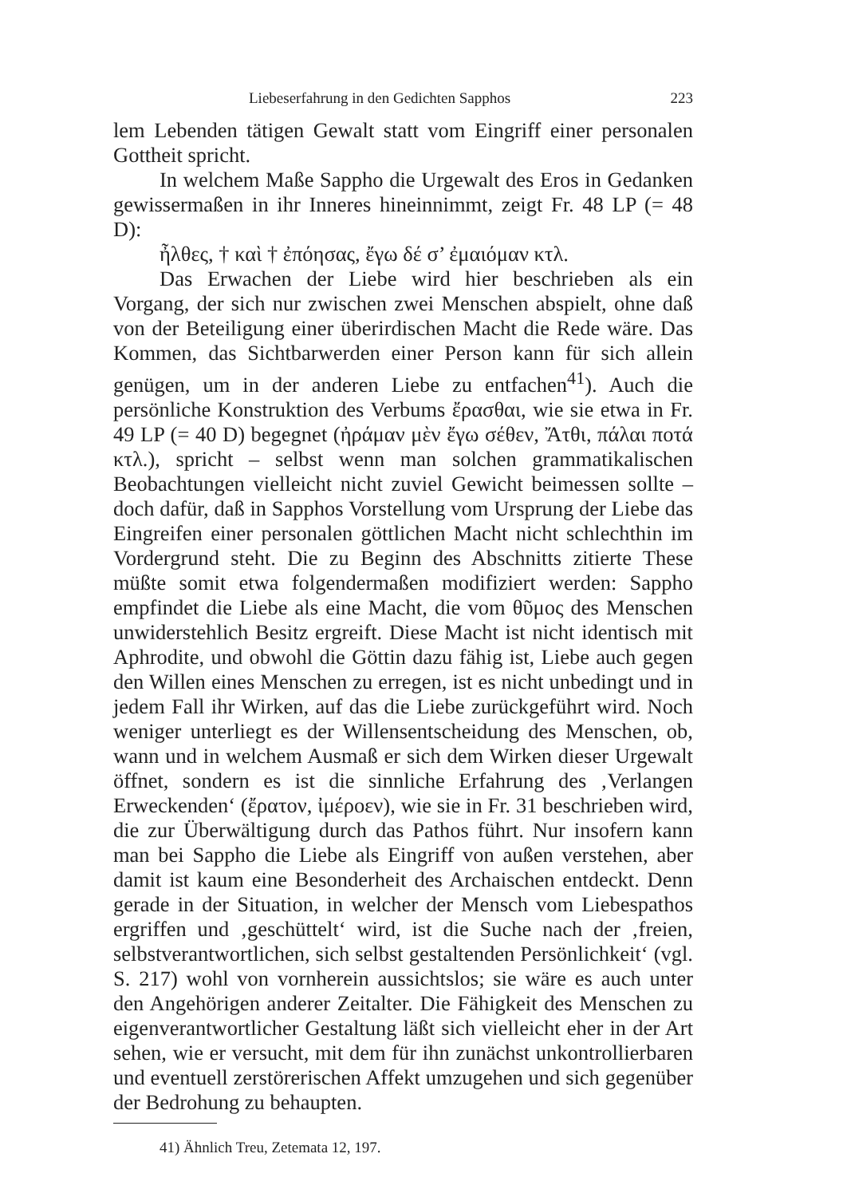Liebeserfahrung in den Gedichten Sapphos 223
lem Lebenden tätigen Gewalt statt vom Eingriff einer personalen Gottheit spricht.
In welchem Maße Sappho die Urgewalt des Eros in Gedanken gewissermaßen in ihr Inneres hineinnimmt, zeigt Fr. 48 LP (= 48 D):
ἦλθες, † καὶ † ἐπόησας, ἔγω δέ σ’ ἐμαιόμαν κτλ.
Das Erwachen der Liebe wird hier beschrieben als ein Vorgang, der sich nur zwischen zwei Menschen abspielt, ohne daß von der Beteiligung einer überirdischen Macht die Rede wäre. Das Kommen, das Sichtbarwerden einer Person kann für sich allein genügen, um in der anderen Liebe zu entfachen<sup>41</sup>). Auch die persönliche Konstruktion des Verbums ἔρασθαι, wie sie etwa in Fr. 49 LP (= 40 D) begegnet (ἠράμαν μὲν ἔγω σέθεν, Ἄτθι, πάλαι ποτά κτλ.), spricht – selbst wenn man solchen grammatikalischen Beobachtungen vielleicht nicht zuviel Gewicht beimessen sollte – doch dafür, daß in Sapphos Vorstellung vom Ursprung der Liebe das Eingreifen einer personalen göttlichen Macht nicht schlechthin im Vordergrund steht. Die zu Beginn des Abschnitts zitierte These müßte somit etwa folgendermaßen modifiziert werden: Sappho empfindet die Liebe als eine Macht, die vom θῦμος des Menschen unwiderstehlich Besitz ergreift. Diese Macht ist nicht identisch mit Aphrodite, und obwohl die Göttin dazu fähig ist, Liebe auch gegen den Willen eines Menschen zu erregen, ist es nicht unbedingt und in jedem Fall ihr Wirken, auf das die Liebe zurückgeführt wird. Noch weniger unterliegt es der Willensentscheidung des Menschen, ob, wann und in welchem Ausmaß er sich dem Wirken dieser Urgewalt öffnet, sondern es ist die sinnliche Erfahrung des ‚Verlangen Erweckenden‘ (ἔρατον, ἰμέροεν), wie sie in Fr. 31 beschrieben wird, die zur Überwältigung durch das Pathos führt. Nur insofern kann man bei Sappho die Liebe als Eingriff von außen verstehen, aber damit ist kaum eine Besonderheit des Archaischen entdeckt. Denn gerade in der Situation, in welcher der Mensch vom Liebespathos ergriffen und ‚geschüttelt‘ wird, ist die Suche nach der ‚freien, selbstverantwortlichen, sich selbst gestaltenden Persönlichkeit‘ (vgl. S. 217) wohl von vornherein aussichtslos; sie wäre es auch unter den Angehörigen anderer Zeitalter. Die Fähigkeit des Menschen zu eigenverantwortlicher Gestaltung läßt sich vielleicht eher in der Art sehen, wie er versucht, mit dem für ihn zunächst unkontrollierbaren und eventuell zerstörerischen Affekt umzugehen und sich gegenüber der Bedrohung zu behaupten.
41) Ähnlich Treu, Zetemata 12, 197.